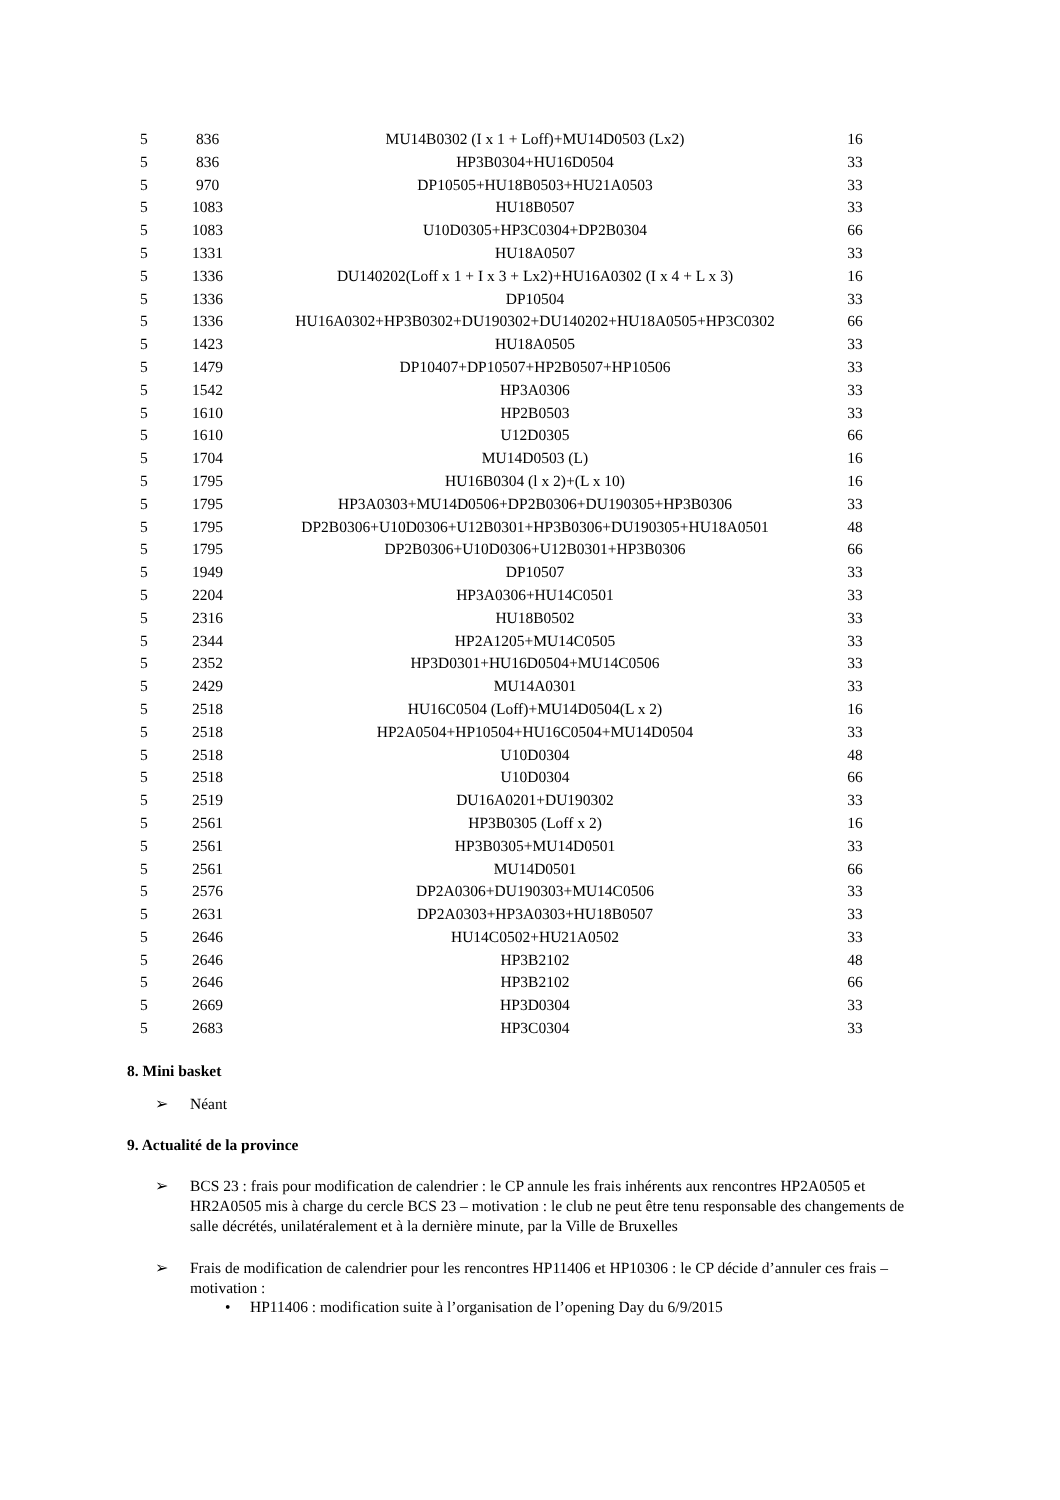| 5 | 836 | MU14B0302 (I x 1 + Loff)+MU14D0503 (Lx2) | 16 |
| 5 | 836 | HP3B0304+HU16D0504 | 33 |
| 5 | 970 | DP10505+HU18B0503+HU21A0503 | 33 |
| 5 | 1083 | HU18B0507 | 33 |
| 5 | 1083 | U10D0305+HP3C0304+DP2B0304 | 66 |
| 5 | 1331 | HU18A0507 | 33 |
| 5 | 1336 | DU140202(Loff x 1 + I x 3 + Lx2)+HU16A0302 (I x 4 + L x 3) | 16 |
| 5 | 1336 | DP10504 | 33 |
| 5 | 1336 | HU16A0302+HP3B0302+DU190302+DU140202+HU18A0505+HP3C0302 | 66 |
| 5 | 1423 | HU18A0505 | 33 |
| 5 | 1479 | DP10407+DP10507+HP2B0507+HP10506 | 33 |
| 5 | 1542 | HP3A0306 | 33 |
| 5 | 1610 | HP2B0503 | 33 |
| 5 | 1610 | U12D0305 | 66 |
| 5 | 1704 | MU14D0503 (L) | 16 |
| 5 | 1795 | HU16B0304 (l x 2)+(L x 10) | 16 |
| 5 | 1795 | HP3A0303+MU14D0506+DP2B0306+DU190305+HP3B0306 | 33 |
| 5 | 1795 | DP2B0306+U10D0306+U12B0301+HP3B0306+DU190305+HU18A0501 | 48 |
| 5 | 1795 | DP2B0306+U10D0306+U12B0301+HP3B0306 | 66 |
| 5 | 1949 | DP10507 | 33 |
| 5 | 2204 | HP3A0306+HU14C0501 | 33 |
| 5 | 2316 | HU18B0502 | 33 |
| 5 | 2344 | HP2A1205+MU14C0505 | 33 |
| 5 | 2352 | HP3D0301+HU16D0504+MU14C0506 | 33 |
| 5 | 2429 | MU14A0301 | 33 |
| 5 | 2518 | HU16C0504 (Loff)+MU14D0504(L x 2) | 16 |
| 5 | 2518 | HP2A0504+HP10504+HU16C0504+MU14D0504 | 33 |
| 5 | 2518 | U10D0304 | 48 |
| 5 | 2518 | U10D0304 | 66 |
| 5 | 2519 | DU16A0201+DU190302 | 33 |
| 5 | 2561 | HP3B0305 (Loff x 2) | 16 |
| 5 | 2561 | HP3B0305+MU14D0501 | 33 |
| 5 | 2561 | MU14D0501 | 66 |
| 5 | 2576 | DP2A0306+DU190303+MU14C0506 | 33 |
| 5 | 2631 | DP2A0303+HP3A0303+HU18B0507 | 33 |
| 5 | 2646 | HU14C0502+HU21A0502 | 33 |
| 5 | 2646 | HP3B2102 | 48 |
| 5 | 2646 | HP3B2102 | 66 |
| 5 | 2669 | HP3D0304 | 33 |
| 5 | 2683 | HP3C0304 | 33 |
8. Mini basket
➢ Néant
9. Actualité de la province
➢ BCS 23 : frais pour modification de calendrier : le CP annule les frais inhérents aux rencontres HP2A0505 et HR2A0505 mis à charge du cercle BCS 23 – motivation : le club ne peut être tenu responsable des changements de salle décrétés, unilatéralement et à la dernière minute, par la Ville de Bruxelles
➢ Frais de modification de calendrier pour les rencontres HP11406 et HP10306 : le CP décide d’annuler ces frais – motivation :
• HP11406 : modification suite à l’organisation de l’opening Day du 6/9/2015